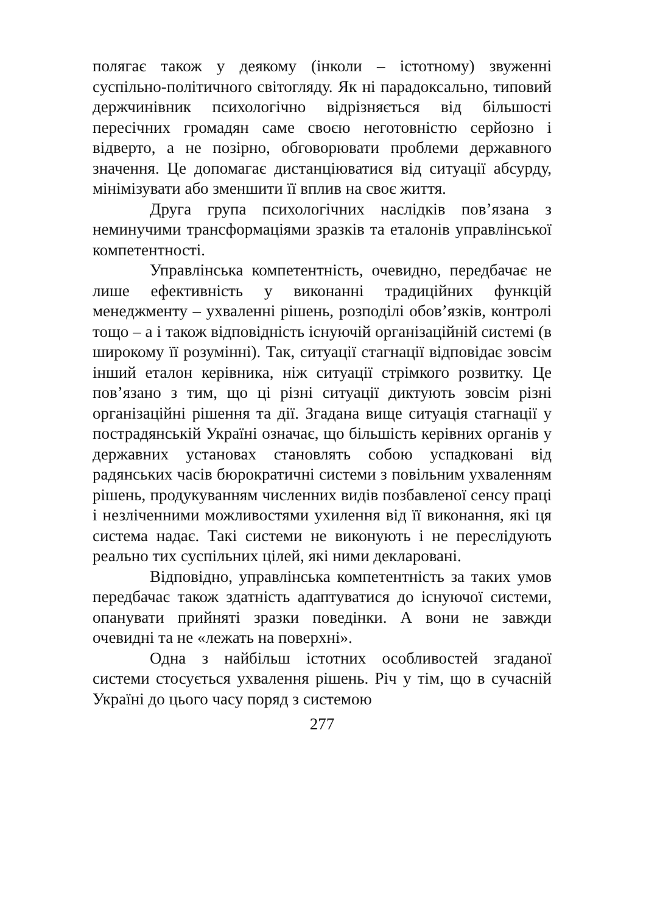полягає також у деякому (інколи – істотному) звуженні суспільно-політичного світогляду. Як ні парадоксально, типовий держчинівник психологічно відрізняється від більшості пересічних громадян саме своєю неготовністю серйозно і відверто, а не позірно, обговорювати проблеми державного значення. Це допомагає дистанціюватися від ситуації абсурду, мінімізувати або зменшити її вплив на своє життя.
Друга група психологічних наслідків пов’язана з неминучими трансформаціями зразків та еталонів управлінської компетентності.
Управлінська компетентність, очевидно, передбачає не лише ефективність у виконанні традиційних функцій менеджменту – ухваленні рішень, розподілі обов’язків, контролі тощо – а і також відповідність існуючій організаційній системі (в широкому її розумінні). Так, ситуації стагнації відповідає зовсім інший еталон керівника, ніж ситуації стрімкого розвитку. Це пов’язано з тим, що ці різні ситуації диктують зовсім різні організаційні рішення та дії. Згадана вище ситуація стагнації у пострадянській Україні означає, що більшість керівних органів у державних установах становлять собою успадковані від радянських часів бюрократичні системи з повільним ухваленням рішень, продукуванням численних видів позбавленої сенсу праці і незліченними можливостями ухилення від її виконання, які ця система надає. Такі системи не виконують і не переслідують реально тих суспільних цілей, які ними декларовані.
Відповідно, управлінська компетентність за таких умов передбачає також здатність адаптуватися до існуючої системи, опанувати прийняті зразки поведінки. А вони не завжди очевидні та не «лежать на поверхні».
Одна з найбільш істотних особливостей згаданої системи стосується ухвалення рішень. Річ у тім, що в сучасній Україні до цього часу поряд з системою
277